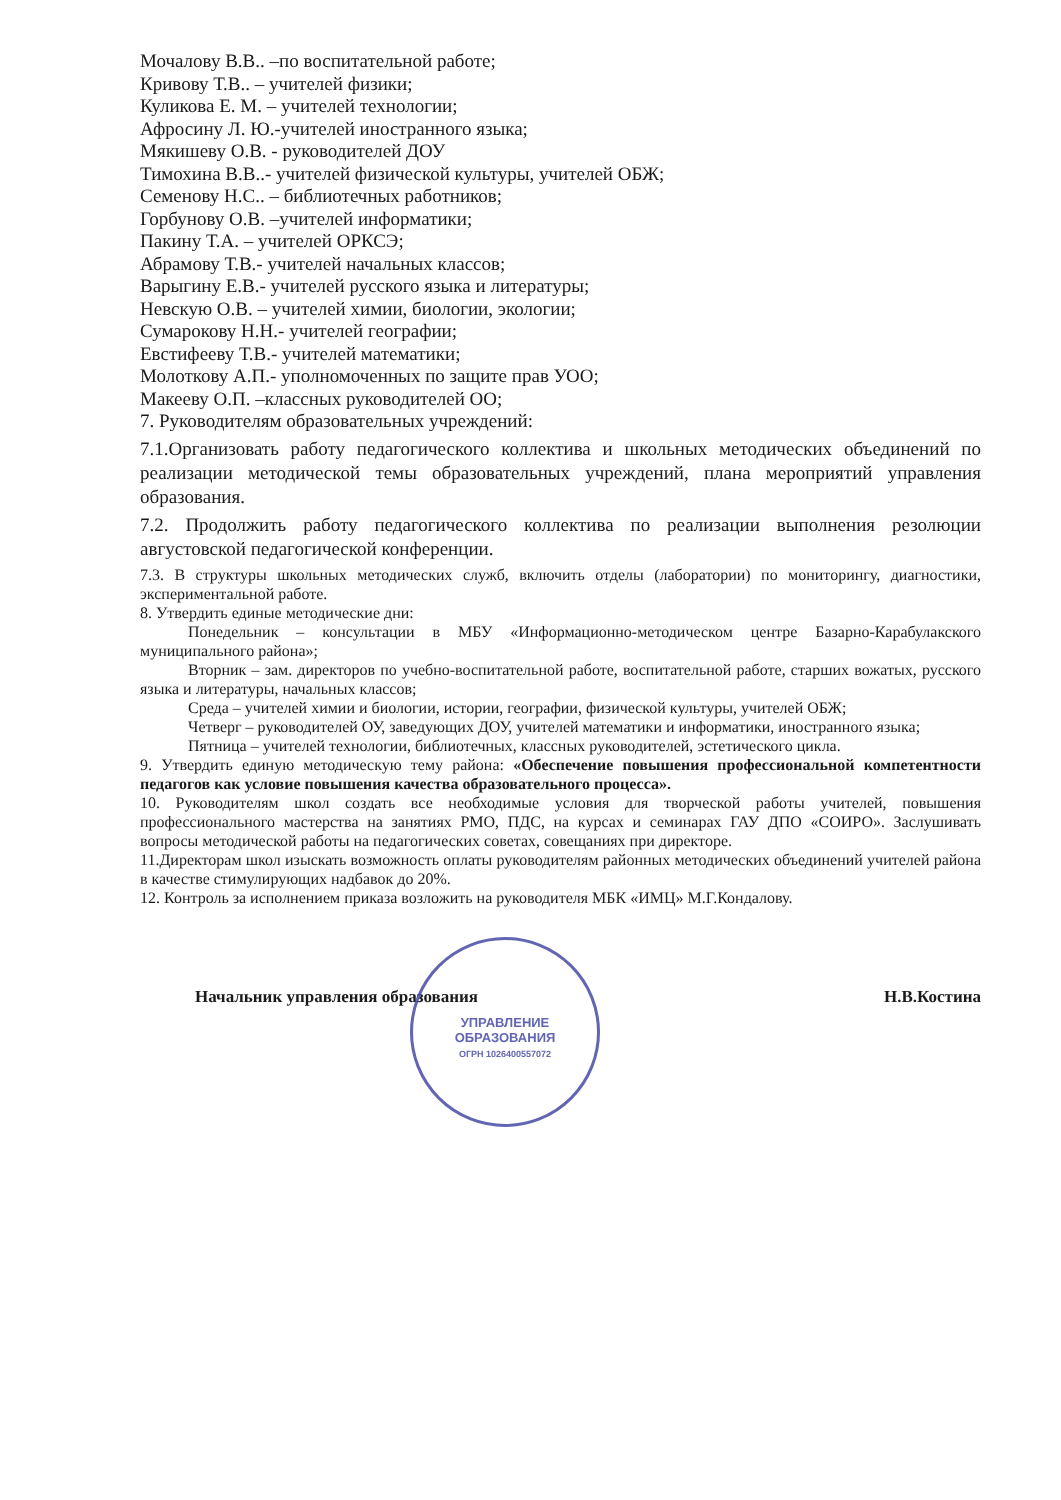Мочалову В.В.. –по воспитательной работе;
Кривову Т.В.. – учителей физики;
Куликова Е. М. – учителей технологии;
Афросину Л. Ю.-учителей иностранного языка;
Мякишеву О.В. - руководителей ДОУ
Тимохина В.В..- учителей физической культуры, учителей ОБЖ;
Семенову Н.С.. – библиотечных работников;
Горбунову О.В. –учителей информатики;
Пакину Т.А. – учителей ОРКСЭ;
Абрамову Т.В.- учителей начальных классов;
Варыгину Е.В.- учителей русского языка и литературы;
Невскую О.В. – учителей химии, биологии, экологии;
Сумарокову Н.Н.- учителей географии;
Евстифееву Т.В.- учителей математики;
Молоткову А.П.- уполномоченных по защите прав УОО;
Макееву О.П. –классных руководителей ОО;
7. Руководителям образовательных учреждений:
7.1.Организовать работу педагогического коллектива и школьных методических объединений по реализации методической темы образовательных учреждений, плана мероприятий управления образования.
7.2. Продолжить работу педагогического коллектива по реализации выполнения резолюции августовской педагогической конференции.
7.3. В структуры школьных методических служб, включить отделы (лаборатории) по мониторингу, диагностики, экспериментальной работе.
8. Утвердить единые методические дни:
Понедельник – консультации в МБУ «Информационно-методическом центре Базарно-Карабулакского муниципального района»;
Вторник – зам. директоров по учебно-воспитательной работе, воспитательной работе, старших вожатых, русского языка и литературы, начальных классов;
Среда – учителей химии и биологии, истории, географии, физической культуры, учителей ОБЖ;
Четверг – руководителей ОУ, заведующих ДОУ, учителей математики и информатики, иностранного языка;
Пятница – учителей технологии, библиотечных, классных руководителей, эстетического цикла.
9. Утвердить единую методическую тему района: «Обеспечение повышения профессиональной компетентности педагогов как условие повышения качества образовательного процесса».
10. Руководителям школ создать все необходимые условия для творческой работы учителей, повышения профессионального мастерства на занятиях РМО, ПДС, на курсах и семинарах ГАУ ДПО «СОИРО». Заслушивать вопросы методической работы на педагогических советах, совещаниях при директоре.
11.Директорам школ изыскать возможность оплаты руководителям районных методических объединений учителей района в качестве стимулирующих надбавок до 20%.
12. Контроль за исполнением приказа возложить на руководителя МБК «ИМЦ» М.Г.Кондалову.
Начальник управления образования Н.В.Костина
УПРАВЛЕНИЕ
ОБРАЗОВАНИЯ
ОГРН 1026400557072